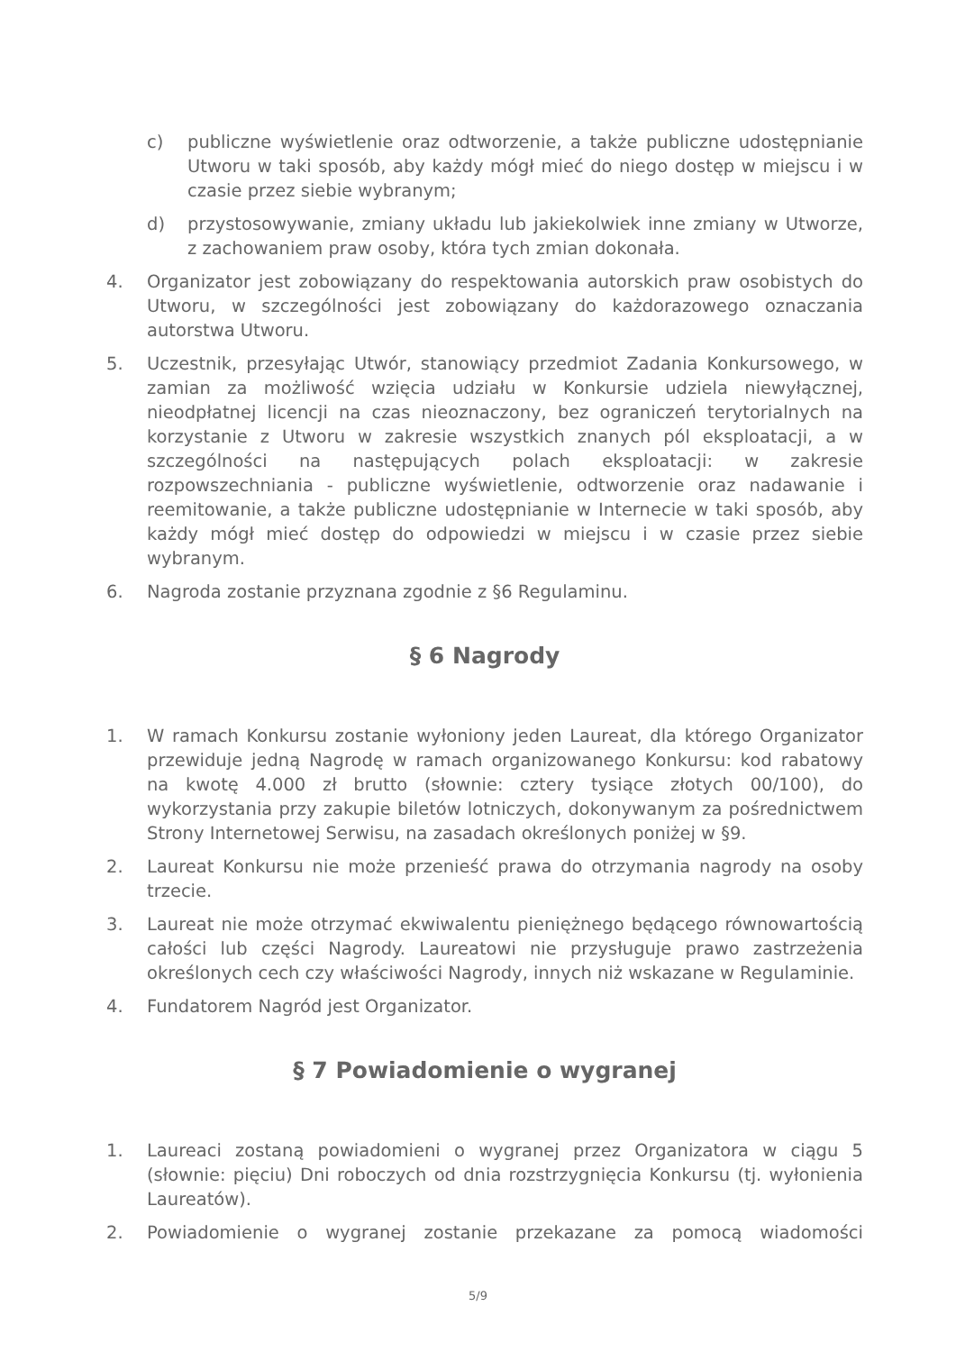c) publiczne wyświetlenie oraz odtworzenie, a także publiczne udostępnianie Utworu w taki sposób, aby każdy mógł mieć do niego dostęp w miejscu i w czasie przez siebie wybranym;
d) przystosowywanie, zmiany układu lub jakiekolwiek inne zmiany w Utworze, z zachowaniem praw osoby, która tych zmian dokonała.
4. Organizator jest zobowiązany do respektowania autorskich praw osobistych do Utworu, w szczególności jest zobowiązany do każdorazowego oznaczania autorstwa Utworu.
5. Uczestnik, przesyłając Utwór, stanowiący przedmiot Zadania Konkursowego, w zamian za możliwość wzięcia udziału w Konkursie udziela niewyłącznej, nieodpłatnej licencji na czas nieoznaczony, bez ograniczeń terytorialnych na korzystanie z Utworu w zakresie wszystkich znanych pól eksploatacji, a w szczególności na następujących polach eksploatacji: w zakresie rozpowszechniania - publiczne wyświetlenie, odtworzenie oraz nadawanie i reemitowanie, a także publiczne udostępnianie w Internecie w taki sposób, aby każdy mógł mieć dostęp do odpowiedzi w miejscu i w czasie przez siebie wybranym.
6. Nagroda zostanie przyznana zgodnie z §6 Regulaminu.
§ 6 Nagrody
1. W ramach Konkursu zostanie wyłoniony jeden Laureat, dla którego Organizator przewiduje jedną Nagrodę w ramach organizowanego Konkursu: kod rabatowy na kwotę 4.000 zł brutto (słownie: cztery tysiące złotych 00/100), do wykorzystania przy zakupie biletów lotniczych, dokonywanym za pośrednictwem Strony Internetowej Serwisu, na zasadach określonych poniżej w §9.
2. Laureat Konkursu nie może przenieść prawa do otrzymania nagrody na osoby trzecie.
3. Laureat nie może otrzymać ekwiwalentu pieniężnego będącego równowartością całości lub części Nagrody. Laureatowi nie przysługuje prawo zastrzeżenia określonych cech czy właściwości Nagrody, innych niż wskazane w Regulaminie.
4. Fundatorem Nagród jest Organizator.
§ 7 Powiadomienie o wygranej
1. Laureaci zostaną powiadomieni o wygranej przez Organizatora w ciągu 5 (słownie: pięciu) Dni roboczych od dnia rozstrzygnięcia Konkursu (tj. wyłonienia Laureatów).
2. Powiadomienie o wygranej zostanie przekazane za pomocą wiadomości
5/9